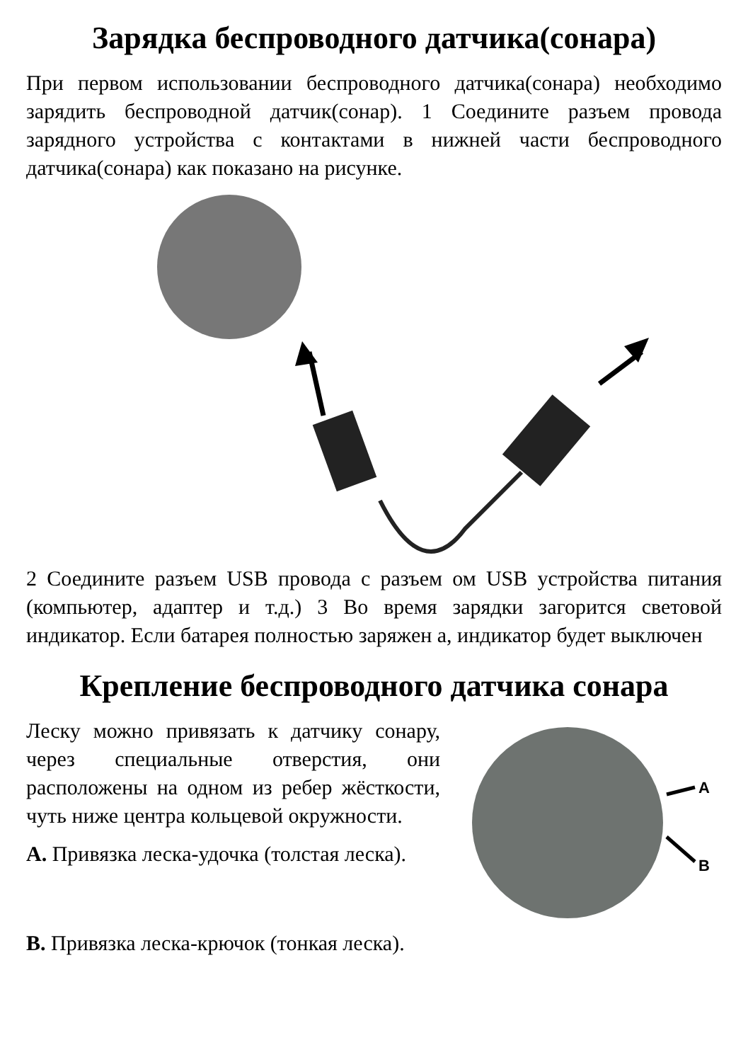Зарядка беспроводного датчика(сонара)
При первом использовании беспроводного датчика(сонара) необходимо зарядить беспроводной датчик(сонар). 1 Соедините разъем провода зарядного устройства с контактами в нижней части беспроводного датчика(сонара) как показано на рисунке.
2 Соедините разъем USB провода с разъем ом USB устройства питания (компьютер, адаптер и т.д.) 3 Во время зарядки загорится световой индикатор. Если батарея полностью заряжен а, индикатор будет выключен
Крепление беспроводного датчика сонара
Леску можно привязать к датчику сонару, через специальные отверстия, они расположены на одном из ребер жёсткости, чуть ниже центра кольцевой окружности.
A. Привязка леска-удочка (толстая леска).
A
B
B. Привязка леска-крючок (тонкая леска).